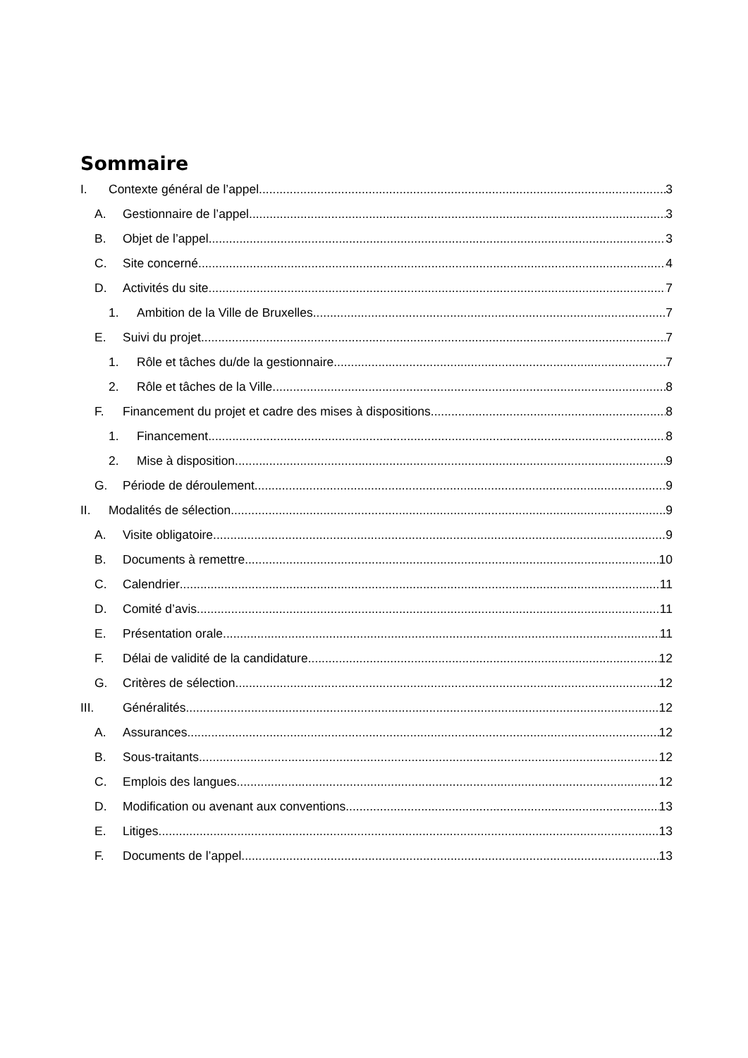Sommaire
I. Contexte général de l’appel 3
A. Gestionnaire de l’appel 3
B. Objet de l’appel 3
C. Site concerné 4
D. Activités du site 7
1. Ambition de la Ville de Bruxelles 7
E. Suivi du projet 7
1. Rôle et tâches du/de la gestionnaire 7
2. Rôle et tâches de la Ville 8
F. Financement du projet et cadre des mises à dispositions 8
1. Financement 8
2. Mise à disposition 9
G. Période de déroulement 9
II. Modalités de sélection 9
A. Visite obligatoire 9
B. Documents à remettre 10
C. Calendrier 11
D. Comité d’avis 11
E. Présentation orale 11
F. Délai de validité de la candidature 12
G. Critères de sélection 12
III. Généralités 12
A. Assurances 12
B. Sous-traitants 12
C. Emplois des langues 12
D. Modification ou avenant aux conventions 13
E. Litiges 13
F. Documents de l’appel 13